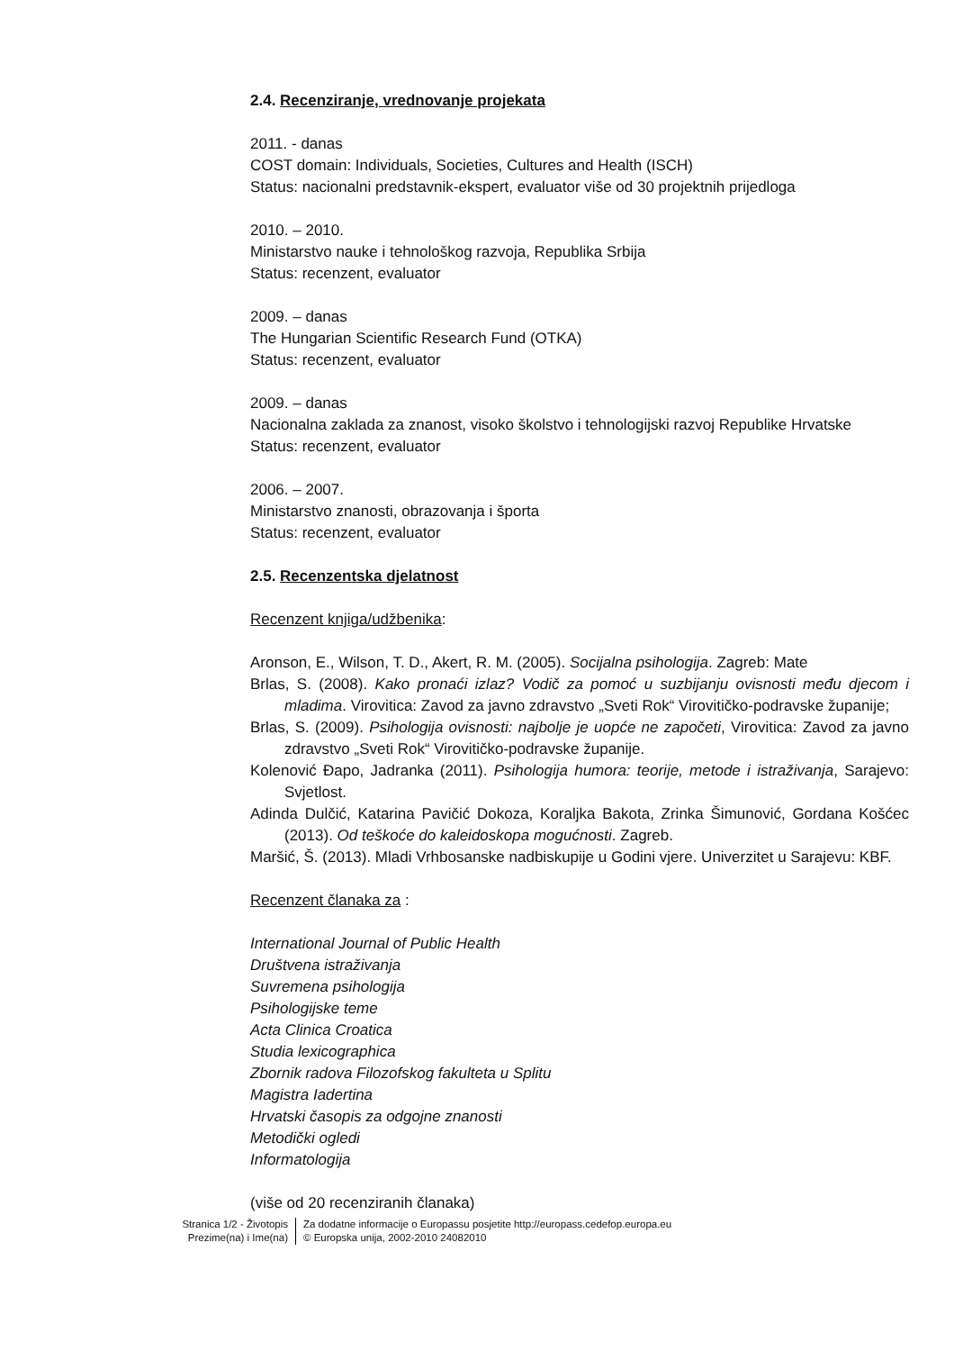2.4. Recenziranje, vrednovanje projekata
2011. - danas
COST domain: Individuals, Societies, Cultures and Health (ISCH)
Status: nacionalni predstavnik-ekspert, evaluator više od 30 projektnih prijedloga
2010. – 2010.
Ministarstvo nauke i tehnološkog razvoja, Republika Srbija
Status: recenzent, evaluator
2009. – danas
The Hungarian Scientific Research Fund (OTKA)
Status: recenzent, evaluator
2009. – danas
Nacionalna zaklada za znanost, visoko školstvo i tehnologijski razvoj Republike Hrvatske
Status: recenzent, evaluator
2006. – 2007.
Ministarstvo znanosti, obrazovanja i športa
Status: recenzent, evaluator
2.5. Recenzentska djelatnost
Recenzent knjiga/udžbenika:
Aronson, E., Wilson, T. D., Akert, R. M. (2005). Socijalna psihologija. Zagreb: Mate
Brlas, S. (2008). Kako pronaći izlaz? Vodič za pomoć u suzbijanju ovisnosti među djecom i mladima. Virovitica: Zavod za javno zdravstvo „Sveti Rok“ Virovitičko-podravske županije;
Brlas, S. (2009). Psihologija ovisnosti: najbolje je uopće ne započeti, Virovitica: Zavod za javno zdravstvo „Sveti Rok“ Virovitičko-podravske županije.
Kolenović Đapo, Jadranka (2011). Psihologija humora: teorije, metode i istraživanja, Sarajevo: Svjetlost.
Adinda Dulčić, Katarina Pavičić Dokoza, Koraljka Bakota, Zrinka Šimunović, Gordana Košćec (2013). Od teškoće do kaleidoskopa mogućnosti. Zagreb.
Maršić, Š. (2013). Mladi Vrhbosanske nadbiskupije u Godini vjere. Univerzitet u Sarajevu: KBF.
Recenzent članaka za :
International Journal of Public Health
Društvena istraživanja
Suvremena psihologija
Psihologijske teme
Acta Clinica Croatica
Studia lexicographica
Zbornik radova Filozofskog fakulteta u Splitu
Magistra Iadertina
Hrvatski časopis za odgojne znanosti
Metodički ogledi
Informatologija
(više od 20 recenziranih članaka)
Stranica 1/2 - Životopis
Prezime(na) i Ime(na)
Za dodatne informacije o Europassu posjetite http://europass.cedefop.europa.eu
© Europska unija, 2002-2010 24082010